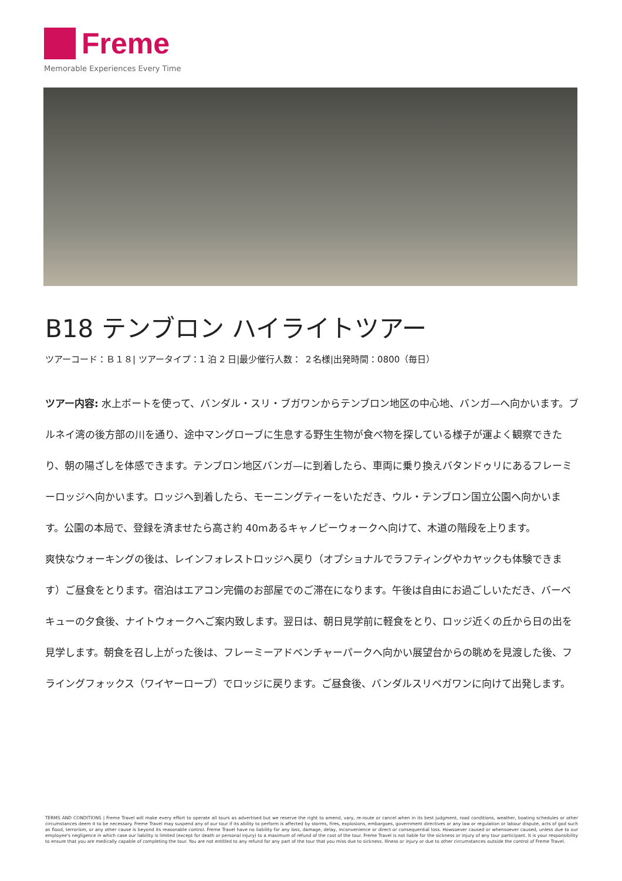Freme
Memorable Experiences Every Time
B18 テンブロン ハイライトツアー
ツアーコード：Ｂ１８| ツアータイプ：1 泊 2 日|最少催行人数： ２名様|出発時間：0800（毎日）
ツアー内容: 水上ボートを使って、バンダル・スリ・ブガワンからテンブロン地区の中心地、バンガ—へ向かいます。ブルネイ湾の後方部の川を通り、途中マングローブに生息する野生生物が食べ物を探している様子が運よく観察できたり、朝の陽ざしを体感できます。テンブロン地区バンガ—に到着したら、車両に乗り換えバタンドゥリにあるフレーミーロッジへ向かいます。ロッジへ到着したら、モーニングティーをいただき、ウル・テンブロン国立公園へ向かいます。公園の本局で、登録を済ませたら高さ約 40mあるキャノピーウォークへ向けて、木道の階段を上ります。
爽快なウォーキングの後は、レインフォレストロッジへ戻り（オプショナルでラフティングやカヤックも体験できます）ご昼食をとります。宿泊はエアコン完備のお部屋でのご滞在になります。午後は自由にお過ごしいただき、バーベキューの夕食後、ナイトウォークへご案内致します。翌日は、朝日見学前に軽食をとり、ロッジ近くの丘から日の出を見学します。朝食を召し上がった後は、フレーミーアドベンチャーパークへ向かい展望台からの眺めを見渡した後、フライングフォックス（ワイヤーロープ）でロッジに戻ります。ご昼食後、バンダルスリベガワンに向けて出発します。
TERMS AND CONDITIONS | Freme Travel will make every effort to operate all tours as advertised but we reserve the right to amend, vary, re-route or cancel when in its best judgment, road conditions, weather, boating schedules or other circumstances deem it to be necessary. Freme Travel may suspend any of our tour if its ability to perform is affected by storms, fires, explosions, embargoes, government directives or any law or regulation or labour dispute, acts of god such as flood, terrorism, or any other cause is beyond its reasonable control. Freme Travel have no liability for any loss, damage, delay, inconvenience or direct or consequential loss. Howsoever caused or whensoever caused, unless due to our employee's negligence in which case our liability is limited (except for death or personal injury) to a maximum of refund of the cost of the tour. Freme Travel is not liable for the sickness or injury of any tour participant. It is your responsibility to ensure that you are medically capable of completing the tour. You are not entitled to any refund for any part of the tour that you miss due to sickness. Illness or injury or due to other circumstances outside the control of Freme Travel.